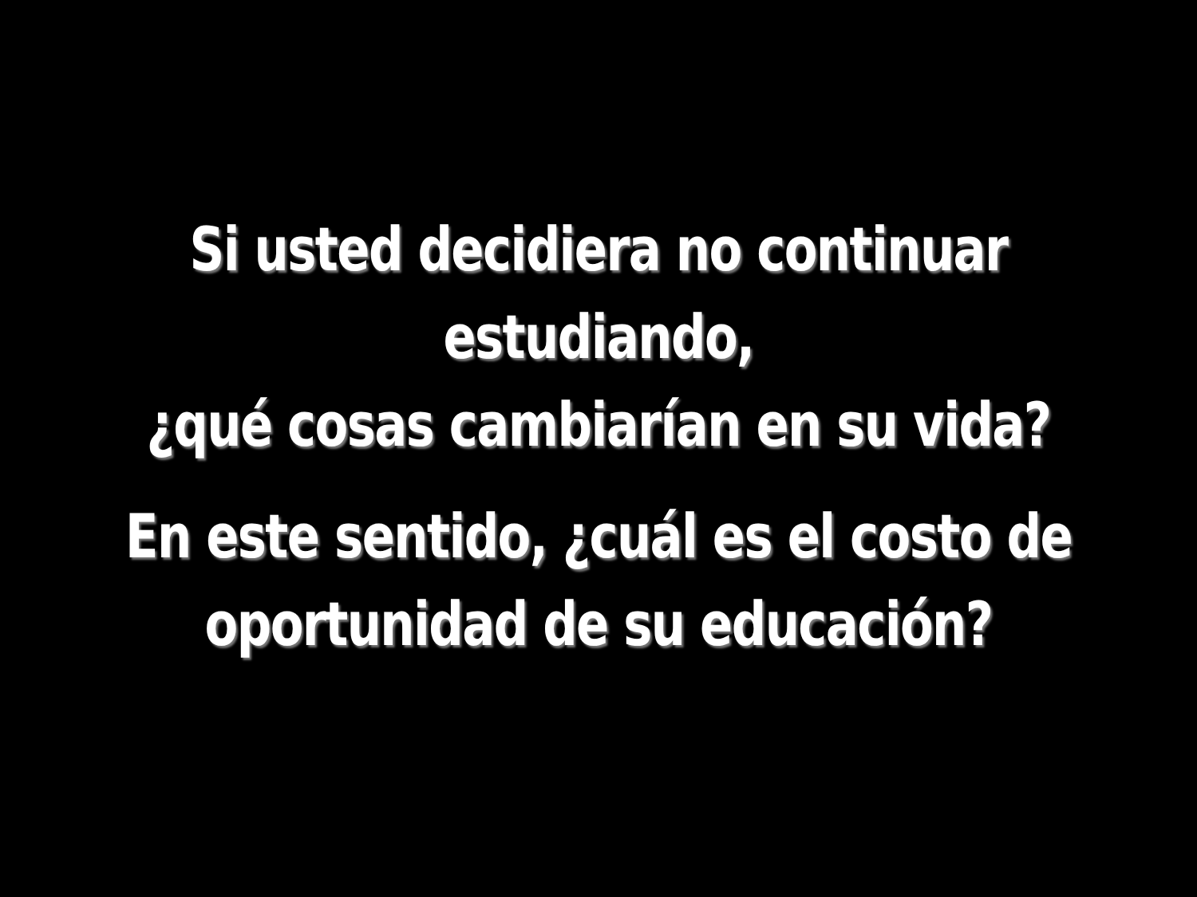Si usted decidiera no continuar estudiando,
¿qué cosas cambiarían en su vida?
En este sentido, ¿cuál es el costo de
oportunidad de su educación?